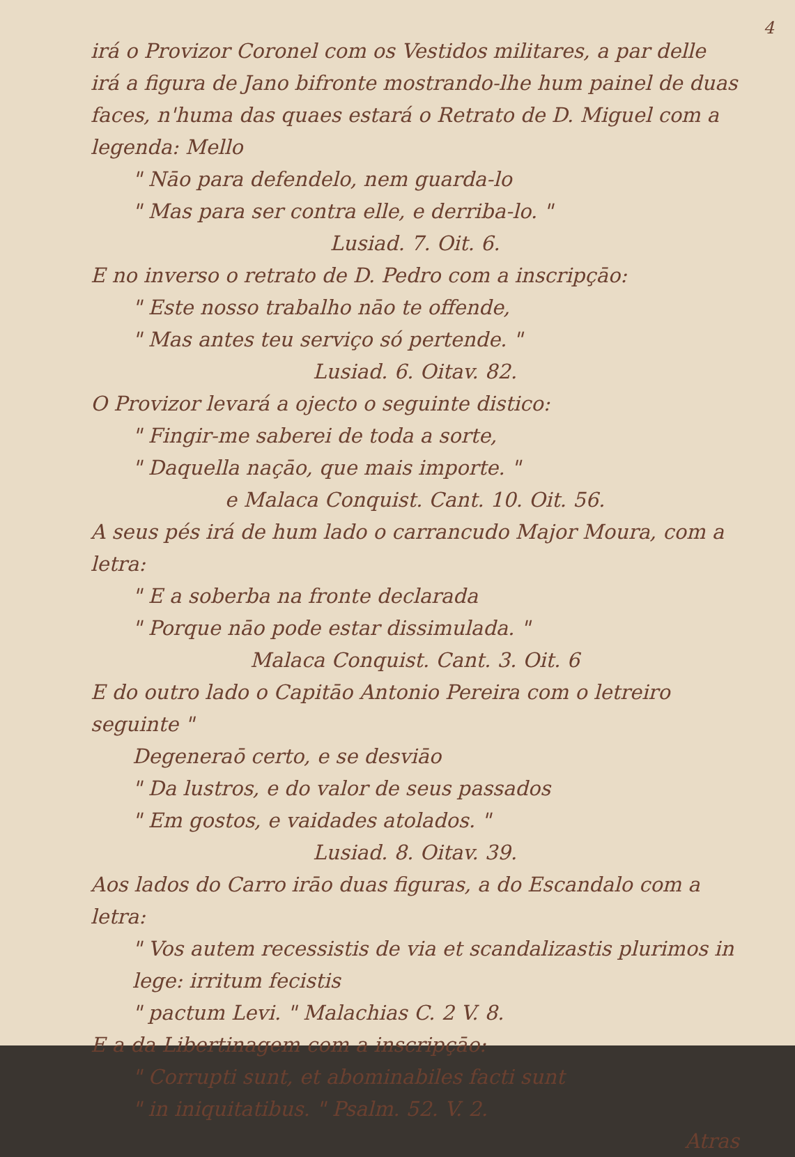4
irá o Provizor Coronel com os Vestidos militares, a par delle irá a figura de Jano bifronte mostrando-lhe hum painel de duas faces, n'huma das quaes estará o Retrato de D. Miguel com a legenda: Mello
" Nāo para defendelo, nem guarda-lo
" Mas para ser contra elle, e derriba-lo. "
Lusiad. 7. Oit. 6.
E no inverso o retrato de D. Pedro com a inscripçāo:
" Este nosso trabalho nāo te offende,
" Mas antes teu serviço só pertende. "
Lusiad. 6. Oitav. 82.
O Provizor levará a ojecto o seguinte distico:
" Fingir-me saberei de toda a sorte,
" Daquella naçāo, que mais importe. "
e Malaca Conquist. Cant. 10. Oit. 56.
A seus pés irá de hum lado o carrancudo Major Moura, com a letra:
" E a soberba na fronte declarada
" Porque nāo pode estar dissimulada. "
Malaca Conquist. Cant. 3. Oit. 6
E do outro lado o Capitāo Antonio Pereira com o letreiro seguinte "
Degeneraō certo, e se desviāo
" Da lustros, e do valor de seus passados
" Em gostos, e vaidades atolados. "
Lusiad. 8. Oitav. 39.
Aos lados do Carro irāo duas figuras, a do Escandalo com a letra:
" Vos autem recessistis de via et scandalizastis plurimos in lege: irritum fecistis
" pactum Levi. " Malachias C. 2 V. 8.
E a da Libertinagem com a inscripçāo:
" Corrupti sunt, et abominabiles facti sunt
" in iniquitatibus. " Psalm. 52. V. 2.
Atras